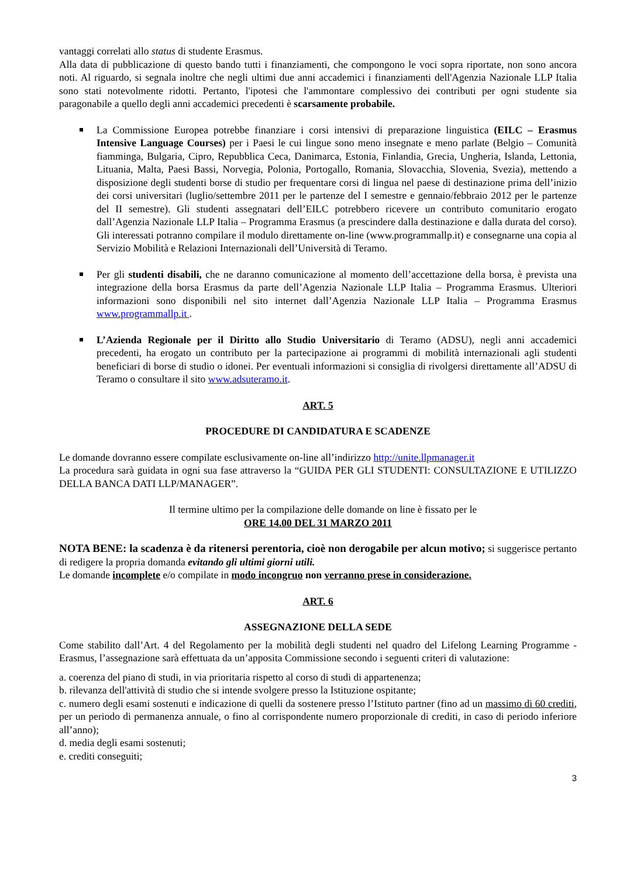vantaggi correlati allo status di studente Erasmus.
Alla data di pubblicazione di questo bando tutti i finanziamenti, che compongono le voci sopra riportate, non sono ancora noti. Al riguardo, si segnala inoltre che negli ultimi due anni accademici i finanziamenti dell'Agenzia Nazionale LLP Italia sono stati notevolmente ridotti. Pertanto, l'ipotesi che l'ammontare complessivo dei contributi per ogni studente sia paragonabile a quello degli anni accademici precedenti è scarsamente probabile.
La Commissione Europea potrebbe finanziare i corsi intensivi di preparazione linguistica (EILC – Erasmus Intensive Language Courses) per i Paesi le cui lingue sono meno insegnate e meno parlate (Belgio – Comunità fiamminga, Bulgaria, Cipro, Repubblica Ceca, Danimarca, Estonia, Finlandia, Grecia, Ungheria, Islanda, Lettonia, Lituania, Malta, Paesi Bassi, Norvegia, Polonia, Portogallo, Romania, Slovacchia, Slovenia, Svezia), mettendo a disposizione degli studenti borse di studio per frequentare corsi di lingua nel paese di destinazione prima dell’inizio dei corsi universitari (luglio/settembre 2011 per le partenze del I semestre e gennaio/febbraio 2012 per le partenze del II semestre). Gli studenti assegnatari dell’EILC potrebbero ricevere un contributo comunitario erogato dall’Agenzia Nazionale LLP Italia – Programma Erasmus (a prescindere dalla destinazione e dalla durata del corso). Gli interessati potranno compilare il modulo direttamente on-line (www.programmallp.it) e consegnarne una copia al Servizio Mobilità e Relazioni Internazionali dell’Università di Teramo.
Per gli studenti disabili, che ne daranno comunicazione al momento dell’accettazione della borsa, è prevista una integrazione della borsa Erasmus da parte dell’Agenzia Nazionale LLP Italia – Programma Erasmus. Ulteriori informazioni sono disponibili nel sito internet dall’Agenzia Nazionale LLP Italia – Programma Erasmus www.programmallp.it .
L’Azienda Regionale per il Diritto allo Studio Universitario di Teramo (ADSU), negli anni accademici precedenti, ha erogato un contributo per la partecipazione ai programmi di mobilità internazionali agli studenti beneficiari di borse di studio o idonei. Per eventuali informazioni si consiglia di rivolgersi direttamente all’ADSU di Teramo o consultare il sito www.adsuteramo.it.
ART. 5
PROCEDURE DI CANDIDATURA E SCADENZE
Le domande dovranno essere compilate esclusivamente on-line all’indirizzo http://unite.llpmanager.it
La procedura sarà guidata in ogni sua fase attraverso la “GUIDA PER GLI STUDENTI: CONSULTAZIONE E UTILIZZO DELLA BANCA DATI LLP/MANAGER”.
Il termine ultimo per la compilazione delle domande on line è fissato per le
ORE 14.00 DEL 31 MARZO 2011
NOTA BENE: la scadenza è da ritenersi perentoria, cioè non derogabile per alcun motivo; si suggerisce pertanto di redigere la propria domanda evitando gli ultimi giorni utili.
Le domande incomplete e/o compilate in modo incongruo non verranno prese in considerazione.
ART. 6
ASSEGNAZIONE DELLA SEDE
Come stabilito dall’Art. 4 del Regolamento per la mobilità degli studenti nel quadro del Lifelong Learning Programme - Erasmus, l’assegnazione sarà effettuata da un’apposita Commissione secondo i seguenti criteri di valutazione:
a. coerenza del piano di studi, in via prioritaria rispetto al corso di studi di appartenenza;
b. rilevanza dell'attività di studio che si intende svolgere presso la Istituzione ospitante;
c. numero degli esami sostenuti e indicazione di quelli da sostenere presso l’Istituto partner (fino ad un massimo di 60 crediti, per un periodo di permanenza annuale, o fino al corrispondente numero proporzionale di crediti, in caso di periodo inferiore all’anno);
d. media degli esami sostenuti;
e. crediti conseguiti;
3